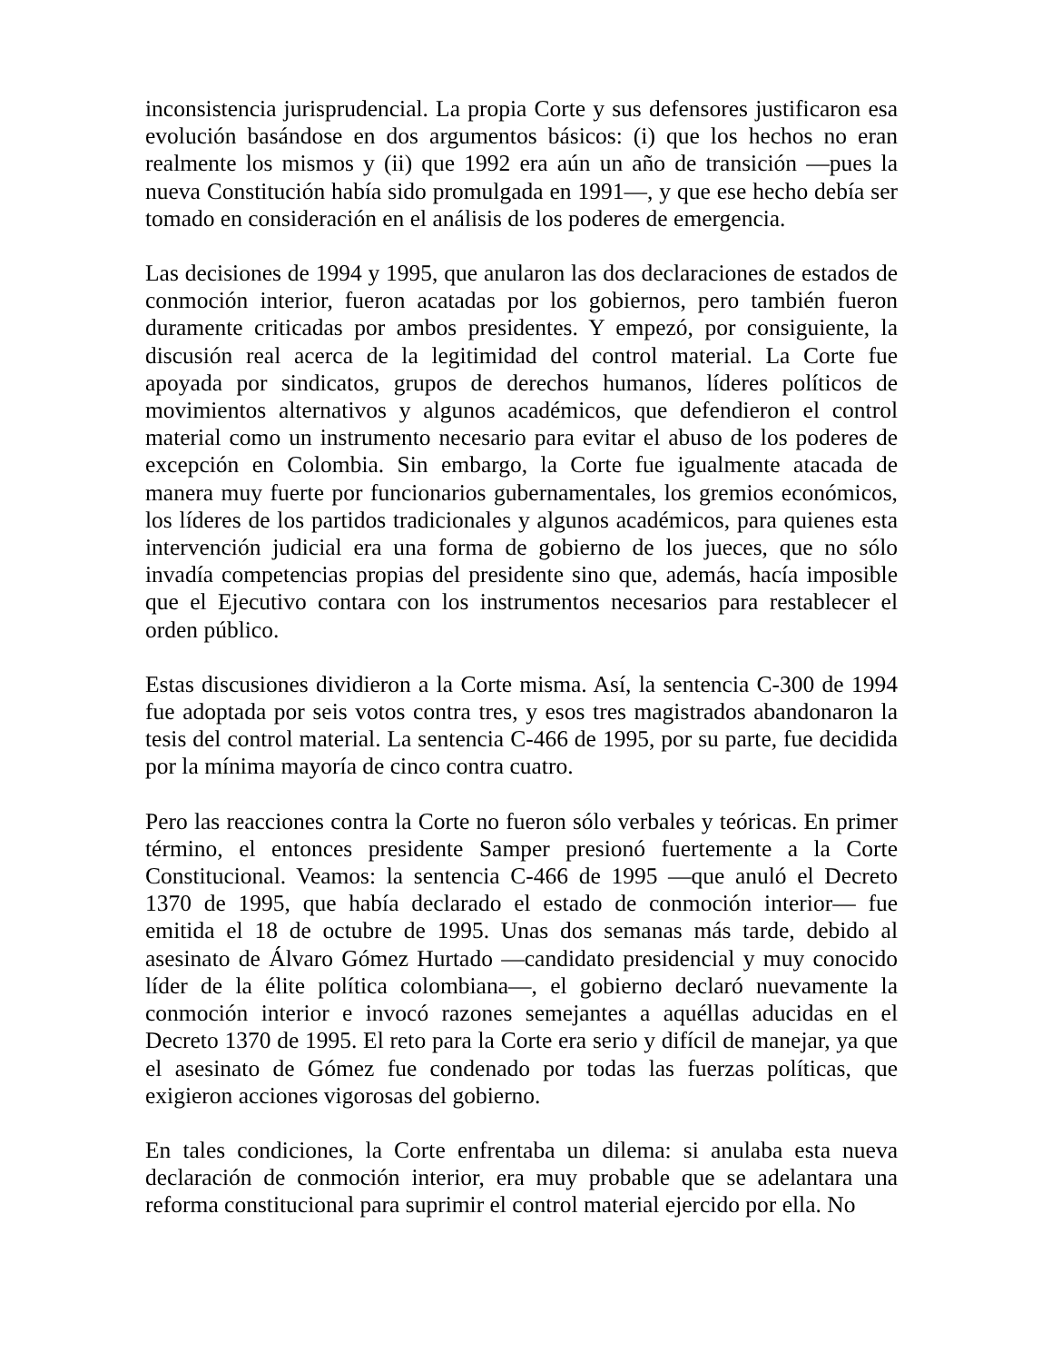inconsistencia jurisprudencial. La propia Corte y sus defensores justificaron esa evolución basándose en dos argumentos básicos: (i) que los hechos no eran realmente los mismos y (ii) que 1992 era aún un año de transición —pues la nueva Constitución había sido promulgada en 1991—, y que ese hecho debía ser tomado en consideración en el análisis de los poderes de emergencia.
Las decisiones de 1994 y 1995, que anularon las dos declaraciones de estados de conmoción interior, fueron acatadas por los gobiernos, pero también fueron duramente criticadas por ambos presidentes. Y empezó, por consiguiente, la discusión real acerca de la legitimidad del control material. La Corte fue apoyada por sindicatos, grupos de derechos humanos, líderes políticos de movimientos alternativos y algunos académicos, que defendieron el control material como un instrumento necesario para evitar el abuso de los poderes de excepción en Colombia. Sin embargo, la Corte fue igualmente atacada de manera muy fuerte por funcionarios gubernamentales, los gremios económicos, los líderes de los partidos tradicionales y algunos académicos, para quienes esta intervención judicial era una forma de gobierno de los jueces, que no sólo invadía competencias propias del presidente sino que, además, hacía imposible que el Ejecutivo contara con los instrumentos necesarios para restablecer el orden público.
Estas discusiones dividieron a la Corte misma. Así, la sentencia C-300 de 1994 fue adoptada por seis votos contra tres, y esos tres magistrados abandonaron la tesis del control material. La sentencia C-466 de 1995, por su parte, fue decidida por la mínima mayoría de cinco contra cuatro.
Pero las reacciones contra la Corte no fueron sólo verbales y teóricas. En primer término, el entonces presidente Samper presionó fuertemente a la Corte Constitucional. Veamos: la sentencia C-466 de 1995 —que anuló el Decreto 1370 de 1995, que había declarado el estado de conmoción interior— fue emitida el 18 de octubre de 1995. Unas dos semanas más tarde, debido al asesinato de Álvaro Gómez Hurtado —candidato presidencial y muy conocido líder de la élite política colombiana—, el gobierno declaró nuevamente la conmoción interior e invocó razones semejantes a aquéllas aducidas en el Decreto 1370 de 1995. El reto para la Corte era serio y difícil de manejar, ya que el asesinato de Gómez fue condenado por todas las fuerzas políticas, que exigieron acciones vigorosas del gobierno.
En tales condiciones, la Corte enfrentaba un dilema: si anulaba esta nueva declaración de conmoción interior, era muy probable que se adelantara una reforma constitucional para suprimir el control material ejercido por ella. No